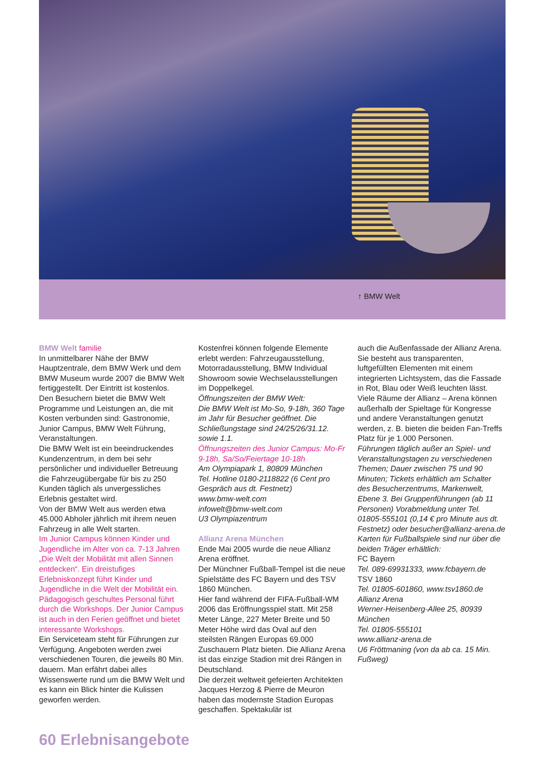↑ BMW Welt
BMW Welt familie
In unmittelbarer Nähe der BMW Hauptzentrale, dem BMW Werk und dem BMW Museum wurde 2007 die BMW Welt fertiggestellt. Der Eintritt ist kostenlos.
Den Besuchern bietet die BMW Welt Programme und Leistungen an, die mit Kosten verbunden sind: Gastronomie, Junior Campus, BMW Welt Führung, Veranstaltungen.
Die BMW Welt ist ein beeindruckendes Kundenzentrum, in dem bei sehr persönlicher und individueller Betreuung die Fahrzeugübergabe für bis zu 250 Kunden täglich als unvergessliches Erlebnis gestaltet wird.
Von der BMW Welt aus werden etwa 45.000 Abholer jährlich mit ihrem neuen Fahrzeug in alle Welt starten.
Im Junior Campus können Kinder und Jugendliche im Alter von ca. 7-13 Jahren „Die Welt der Mobilität mit allen Sinnen entdecken“. Ein dreistufiges Erlebniskonzept führt Kinder und Jugendliche in die Welt der Mobilität ein. Pädagogisch geschultes Personal führt durch die Workshops. Der Junior Campus ist auch in den Ferien geöffnet und bietet interessante Workshops.
Ein Serviceteam steht für Führungen zur Verfügung. Angeboten werden zwei verschiedenen Touren, die jeweils 80 Min. dauern. Man erfährt dabei alles Wissenswerte rund um die BMW Welt und es kann ein Blick hinter die Kulissen geworfen werden.
Kostenfrei können folgende Elemente erlebt werden: Fahrzeugausstellung, Motorradausstellung, BMW Individual Showroom sowie Wechselausstellungen im Doppelkegel.
Öffnungszeiten der BMW Welt:
Die BMW Welt ist Mo-So, 9-18h, 360 Tage im Jahr für Besucher geöffnet. Die Schließungstage sind 24/25/26/31.12. sowie 1.1.
Öffnungszeiten des Junior Campus: Mo-Fr 9-18h, Sa/So/Feiertage 10-18h
Am Olympiapark 1, 80809 München
Tel. Hotline 0180-2118822 (6 Cent pro Gespräch aus dt. Festnetz)
www.bmw-welt.com
infowelt@bmw-welt.com
U3 Olympiazentrum
Allianz Arena München
Ende Mai 2005 wurde die neue Allianz Arena eröffnet.
Der Münchner Fußball-Tempel ist die neue Spielstätte des FC Bayern und des TSV 1860 München.
Hier fand während der FIFA-Fußball-WM 2006 das Eröffnungsspiel statt. Mit 258 Meter Länge, 227 Meter Breite und 50 Meter Höhe wird das Oval auf den steilsten Rängen Europas 69.000 Zuschauern Platz bieten. Die Allianz Arena ist das einzige Stadion mit drei Rängen in Deutschland.
Die derzeit weltweit gefeierten Architekten Jacques Herzog & Pierre de Meuron haben das modernste Stadion Europas geschaffen. Spektakulär ist
auch die Außenfassade der Allianz Arena. Sie besteht aus transparenten, luftgefüllten Elementen mit einem integrierten Lichtsystem, das die Fassade in Rot, Blau oder Weiß leuchten lässt. Viele Räume der Allianz – Arena können außerhalb der Spieltage für Kongresse und andere Veranstaltungen genutzt werden, z. B. bieten die beiden Fan-Treffs Platz für je 1.000 Personen.
Führungen täglich außer an Spiel- und Veranstaltungstagen zu verschiedenen Themen; Dauer zwischen 75 und 90 Minuten; Tickets erhältlich am Schalter des Besucherzentrums, Markenwelt, Ebene 3. Bei Gruppenführungen (ab 11 Personen) Vorabmeldung unter Tel. 01805-555101 (0,14 € pro Minute aus dt. Festnetz) oder besucher@allianz-arena.de
Karten für Fußballspiele sind nur über die beiden Träger erhältlich:
FC Bayern
Tel. 089-69931333, www.fcbayern.de
TSV 1860
Tel. 01805-601860, www.tsv1860.de
Allianz Arena
Werner-Heisenberg-Allee 25, 80939 München
Tel. 01805-555101
www.allianz-arena.de
U6 Fröttmaning (von da ab ca. 15 Min. Fußweg)
60 Erlebnisangebote